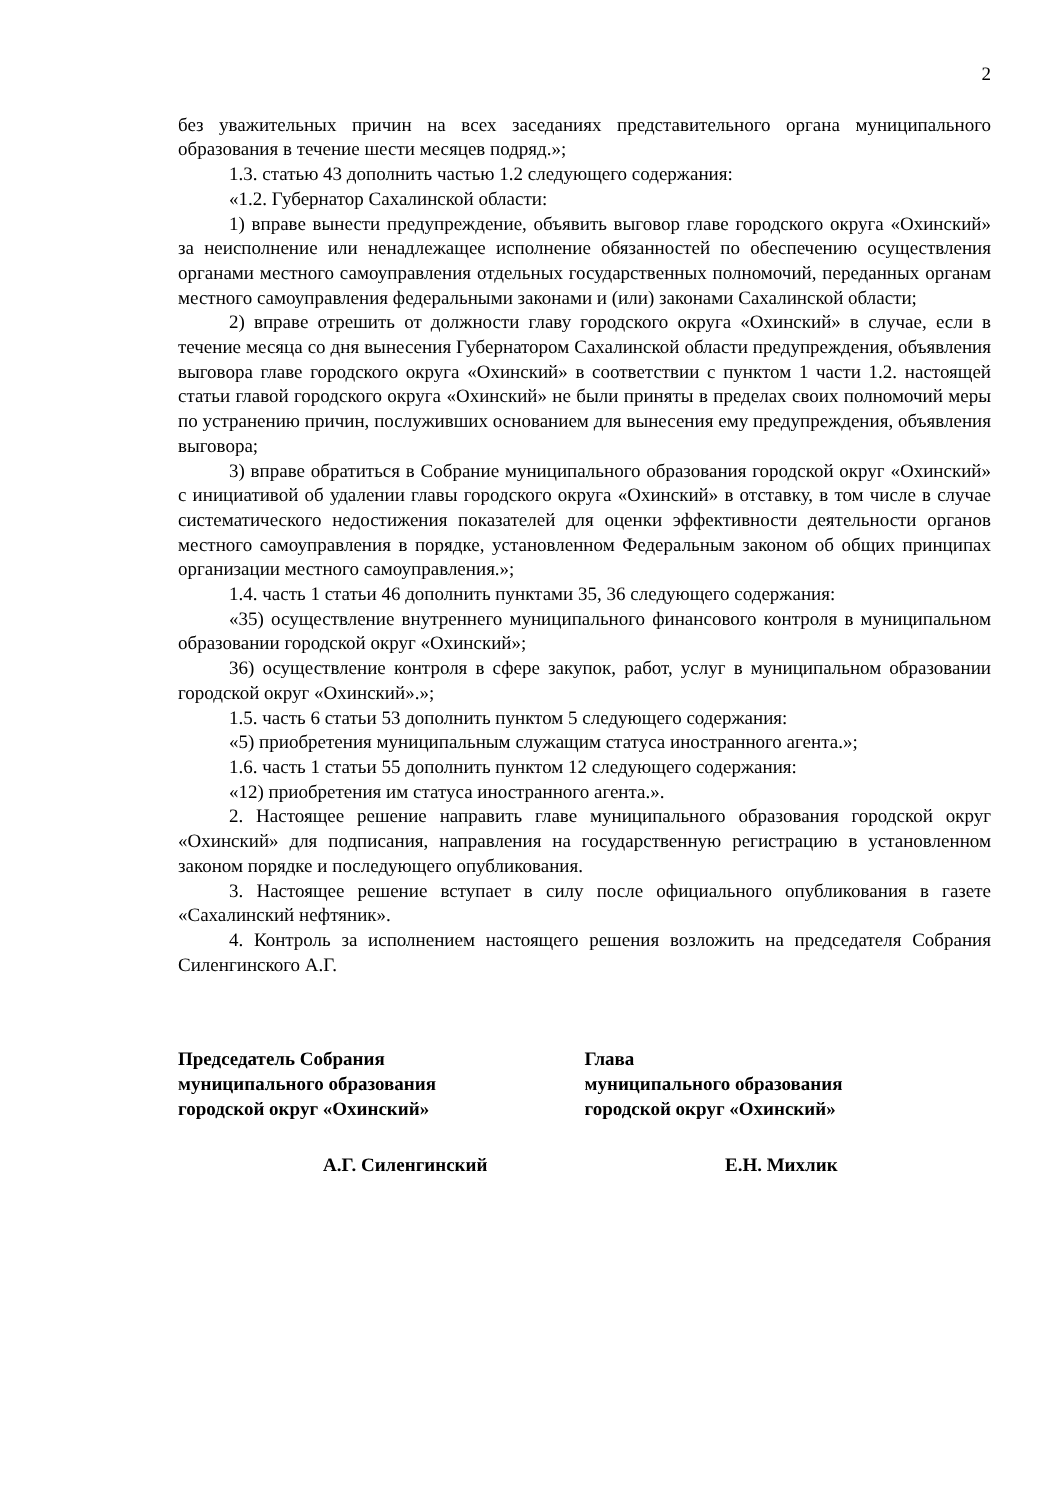2
без уважительных причин на всех заседаниях представительного органа муниципального образования в течение шести месяцев подряд.»;
1.3. статью 43 дополнить частью 1.2 следующего содержания:
«1.2. Губернатор Сахалинской области:
1) вправе вынести предупреждение, объявить выговор главе городского округа «Охинский» за неисполнение или ненадлежащее исполнение обязанностей по обеспечению осуществления органами местного самоуправления отдельных государственных полномочий, переданных органам местного самоуправления федеральными законами и (или) законами Сахалинской области;
2) вправе отрешить от должности главу городского округа «Охинский» в случае, если в течение месяца со дня вынесения Губернатором Сахалинской области предупреждения, объявления выговора главе городского округа «Охинский» в соответствии с пунктом 1 части 1.2. настоящей статьи главой городского округа «Охинский» не были приняты в пределах своих полномочий меры по устранению причин, послуживших основанием для вынесения ему предупреждения, объявления выговора;
3) вправе обратиться в Собрание муниципального образования городской округ «Охинский» с инициативой об удалении главы городского округа «Охинский» в отставку, в том числе в случае систематического недостижения показателей для оценки эффективности деятельности органов местного самоуправления в порядке, установленном Федеральным законом об общих принципах организации местного самоуправления.»;
1.4. часть 1 статьи 46 дополнить пунктами 35, 36 следующего содержания:
«35) осуществление внутреннего муниципального финансового контроля в муниципальном образовании городской округ «Охинский»;
36) осуществление контроля в сфере закупок, работ, услуг в муниципальном образовании городской округ «Охинский».»;
1.5. часть 6 статьи 53 дополнить пунктом 5 следующего содержания:
«5) приобретения муниципальным служащим статуса иностранного агента.»;
1.6. часть 1 статьи 55 дополнить пунктом 12 следующего содержания:
«12) приобретения им статуса иностранного агента.».
2. Настоящее решение направить главе муниципального образования городской округ «Охинский» для подписания, направления на государственную регистрацию в установленном законом порядке и последующего опубликования.
3. Настоящее решение вступает в силу после официального опубликования в газете «Сахалинский нефтяник».
4. Контроль за исполнением настоящего решения возложить на председателя Собрания Силенгинского А.Г.
Председатель Собрания
муниципального образования
городской округ «Охинский»
Глава
муниципального образования
городской округ «Охинский»
А.Г. Силенгинский Е.Н. Михлик